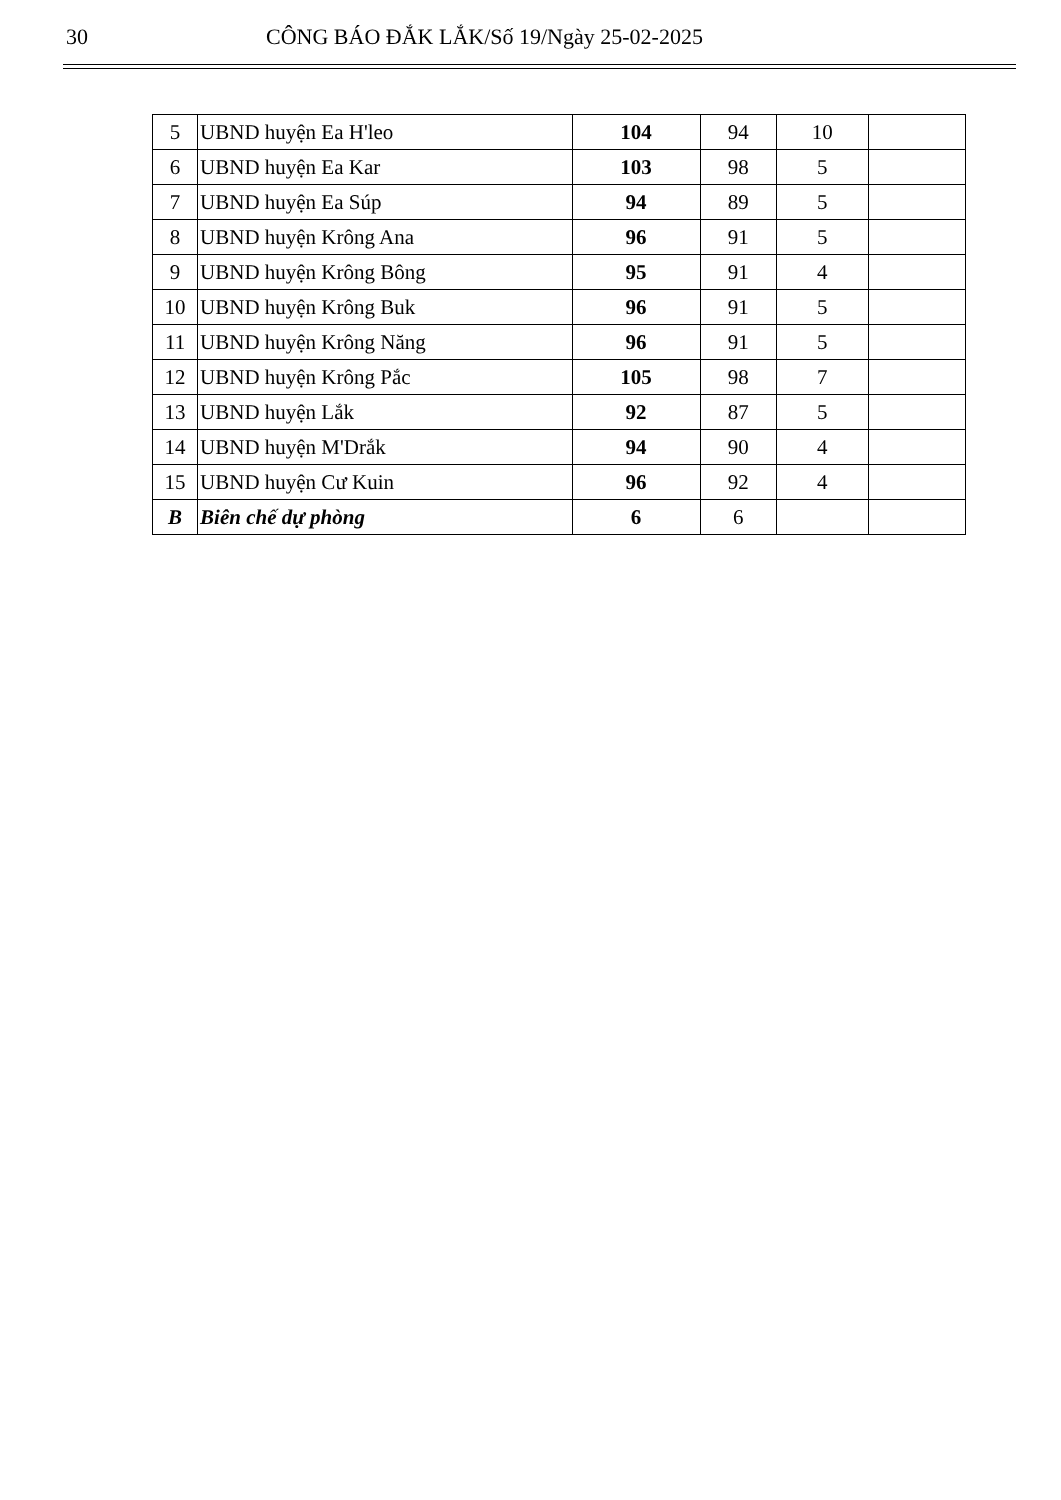30 CÔNG BÁO ĐẮK LẮK/Số 19/Ngày 25-02-2025
| 5 | UBND huyện Ea H'leo | 104 | 94 | 10 | |
| 6 | UBND huyện Ea Kar | 103 | 98 | 5 | |
| 7 | UBND huyện Ea Súp | 94 | 89 | 5 | |
| 8 | UBND huyện Krông Ana | 96 | 91 | 5 | |
| 9 | UBND huyện Krông Bông | 95 | 91 | 4 | |
| 10 | UBND huyện Krông Buk | 96 | 91 | 5 | |
| 11 | UBND huyện Krông Năng | 96 | 91 | 5 | |
| 12 | UBND huyện Krông Pắc | 105 | 98 | 7 | |
| 13 | UBND huyện Lắk | 92 | 87 | 5 | |
| 14 | UBND huyện M'Drắk | 94 | 90 | 4 | |
| 15 | UBND huyện Cư Kuin | 96 | 92 | 4 | |
| B | Biên chế dự phòng | 6 | 6 | | |